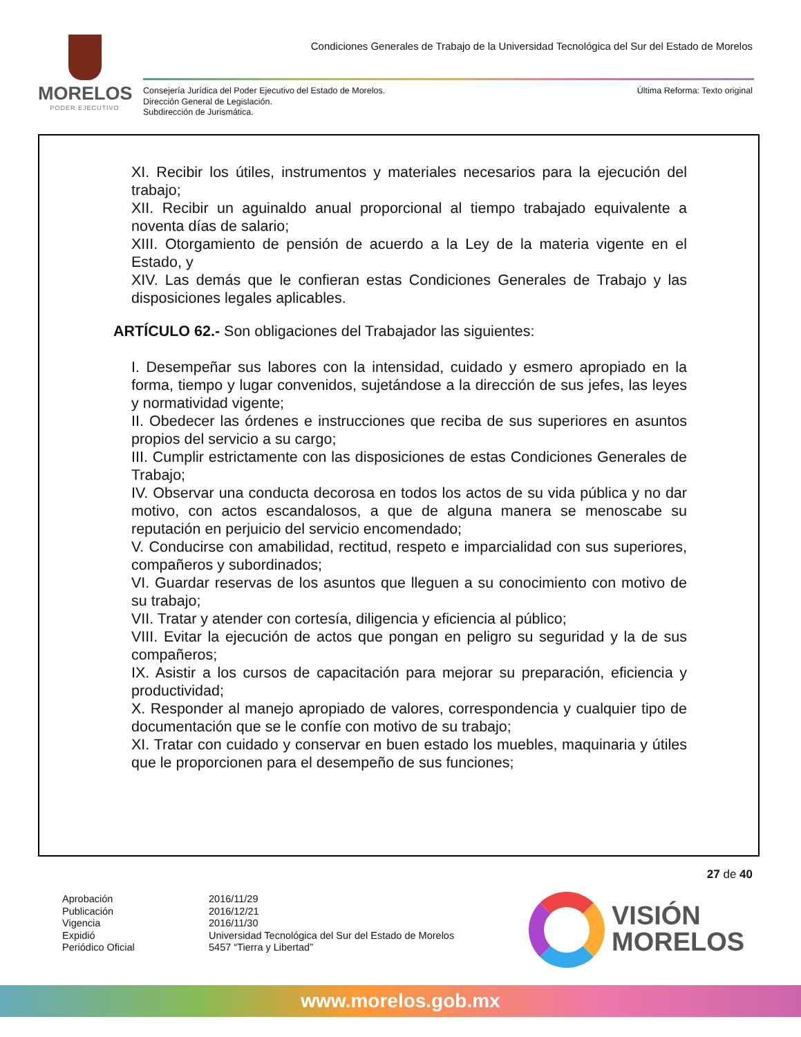MORELOS
PODER EJECUTIVO
Condiciones Generales de Trabajo de la Universidad Tecnológica del Sur del Estado de Morelos
Consejería Jurídica del Poder Ejecutivo del Estado de Morelos.
Dirección General de Legislación.
Subdirección de Jurismática.
Última Reforma: Texto original
XI. Recibir los útiles, instrumentos y materiales necesarios para la ejecución del trabajo;
XII. Recibir un aguinaldo anual proporcional al tiempo trabajado equivalente a noventa días de salario;
XIII. Otorgamiento de pensión de acuerdo a la Ley de la materia vigente en el Estado, y
XIV. Las demás que le confieran estas Condiciones Generales de Trabajo y las disposiciones legales aplicables.
ARTÍCULO 62.- Son obligaciones del Trabajador las siguientes:
I. Desempeñar sus labores con la intensidad, cuidado y esmero apropiado en la forma, tiempo y lugar convenidos, sujetándose a la dirección de sus jefes, las leyes y normatividad vigente;
II. Obedecer las órdenes e instrucciones que reciba de sus superiores en asuntos propios del servicio a su cargo;
III. Cumplir estrictamente con las disposiciones de estas Condiciones Generales de Trabajo;
IV. Observar una conducta decorosa en todos los actos de su vida pública y no dar motivo, con actos escandalosos, a que de alguna manera se menoscabe su reputación en perjuicio del servicio encomendado;
V. Conducirse con amabilidad, rectitud, respeto e imparcialidad con sus superiores, compañeros y subordinados;
VI. Guardar reservas de los asuntos que lleguen a su conocimiento con motivo de su trabajo;
VII. Tratar y atender con cortesía, diligencia y eficiencia al público;
VIII. Evitar la ejecución de actos que pongan en peligro su seguridad y la de sus compañeros;
IX. Asistir a los cursos de capacitación para mejorar su preparación, eficiencia y productividad;
X. Responder al manejo apropiado de valores, correspondencia y cualquier tipo de documentación que se le confíe con motivo de su trabajo;
XI. Tratar con cuidado y conservar en buen estado los muebles, maquinaria y útiles que le proporcionen para el desempeño de sus funciones;
27 de 40
Aprobación
Publicación
Vigencia
Expidió
Periódico Oficial
2016/11/29
2016/12/21
2016/11/30
Universidad Tecnológica del Sur del Estado de Morelos
5457 “Tierra y Libertad”
VISIÓN
MORELOS
www.morelos.gob.mx